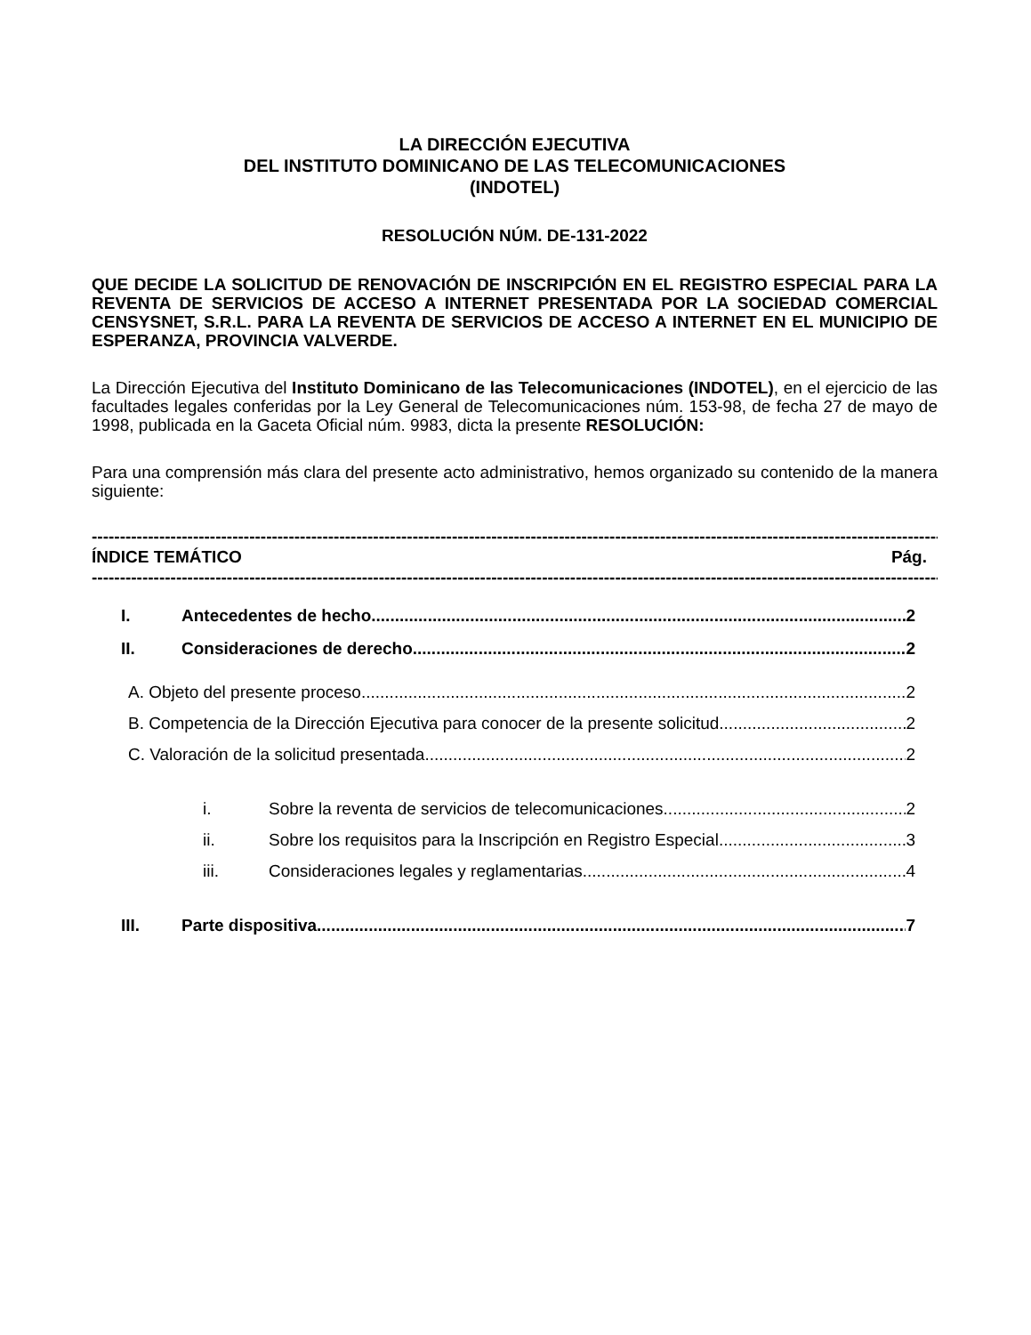LA DIRECCIÓN EJECUTIVA
DEL INSTITUTO DOMINICANO DE LAS TELECOMUNICACIONES
(INDOTEL)
RESOLUCIÓN NÚM. DE-131-2022
QUE DECIDE LA SOLICITUD DE RENOVACIÓN DE INSCRIPCIÓN EN EL REGISTRO ESPECIAL PARA LA REVENTA DE SERVICIOS DE ACCESO A INTERNET PRESENTADA POR LA SOCIEDAD COMERCIAL CENSYSNET, S.R.L. PARA LA REVENTA DE SERVICIOS DE ACCESO A INTERNET EN EL MUNICIPIO DE ESPERANZA, PROVINCIA VALVERDE.
La Dirección Ejecutiva del Instituto Dominicano de las Telecomunicaciones (INDOTEL), en el ejercicio de las facultades legales conferidas por la Ley General de Telecomunicaciones núm. 153-98, de fecha 27 de mayo de 1998, publicada en la Gaceta Oficial núm. 9983, dicta la presente RESOLUCIÓN:
Para una comprensión más clara del presente acto administrativo, hemos organizado su contenido de la manera siguiente:
----------------------------------------------------------------------------------------------------------------------------------------------------------------------------
ÍNDICE TEMÁTICO Pág.
----------------------------------------------------------------------------------------------------------------------------------------------------------------------------
I. Antecedentes de hecho 2
II. Consideraciones de derecho 2
A. Objeto del presente proceso 2
B. Competencia de la Dirección Ejecutiva para conocer de la presente solicitud 2
C. Valoración de la solicitud presentada 2
i. Sobre la reventa de servicios de telecomunicaciones 2
ii. Sobre los requisitos para la Inscripción en Registro Especial 3
iii. Consideraciones legales y reglamentarias 4
III. Parte dispositiva 7